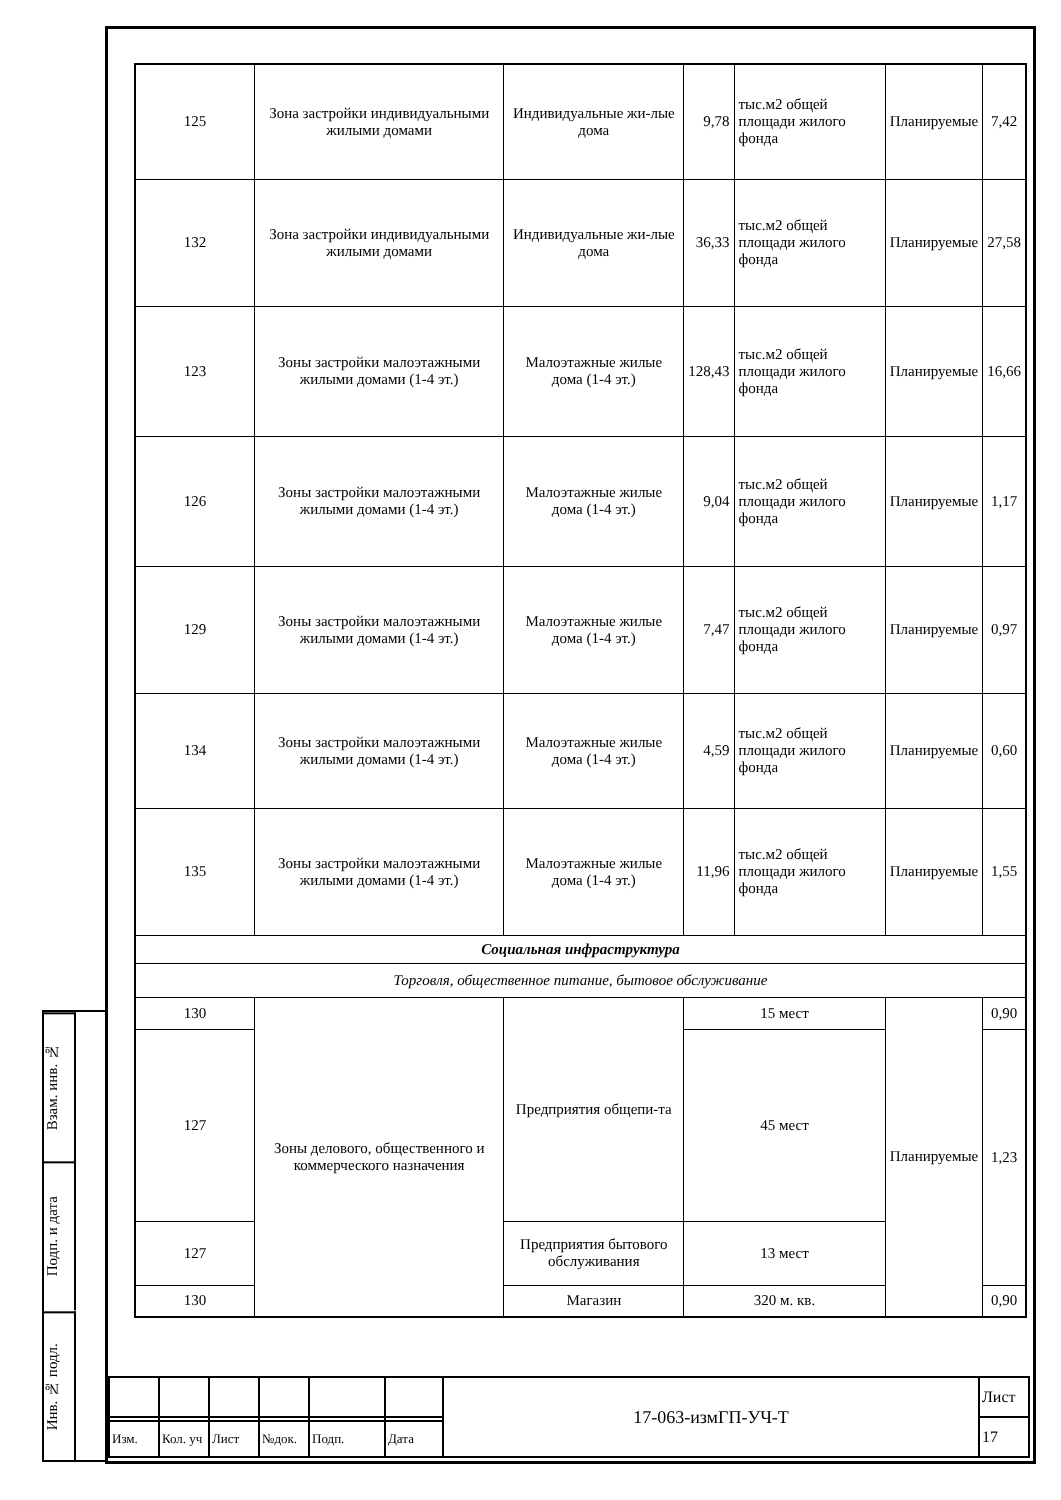Взам. инв. №
Подп. и дата
Инв. № подл.
| 125 | Зона застройки индивидуальными жилыми домами | Индивидуальные жи-лые дома | 9,78 | тыс.м2 общей площади жилого фонда | Планируемые | 7,42 |
| 132 | Зона застройки индивидуальными жилыми домами | Индивидуальные жи-лые дома | 36,33 | тыс.м2 общей площади жилого фонда | Планируемые | 27,58 |
| 123 | Зоны застройки малоэтажными жилыми домами (1-4 эт.) | Малоэтажные жилые дома (1-4 эт.) | 128,43 | тыс.м2 общей площади жилого фонда | Планируемые | 16,66 |
| 126 | Зоны застройки малоэтажными жилыми домами (1-4 эт.) | Малоэтажные жилые дома (1-4 эт.) | 9,04 | тыс.м2 общей площади жилого фонда | Планируемые | 1,17 |
| 129 | Зоны застройки малоэтажными жилыми домами (1-4 эт.) | Малоэтажные жилые дома (1-4 эт.) | 7,47 | тыс.м2 общей площади жилого фонда | Планируемые | 0,97 |
| 134 | Зоны застройки малоэтажными жилыми домами (1-4 эт.) | Малоэтажные жилые дома (1-4 эт.) | 4,59 | тыс.м2 общей площади жилого фонда | Планируемые | 0,60 |
| 135 | Зоны застройки малоэтажными жилыми домами (1-4 эт.) | Малоэтажные жилые дома (1-4 эт.) | 11,96 | тыс.м2 общей площади жилого фонда | Планируемые | 1,55 |
| Социальная инфраструктура | | | | | | |
| Торговля, общественное питание, бытовое обслуживание | | | | | | |
| 130 | Зоны делового, общественного и коммерческого назначения | Предприятия общепи-та | 15 мест | | Планируемые | 0,90 |
| 127 | | | 45 мест | | | 1,23 |
| 127 | | Предприятия бытового обслуживания | 13 мест | | | |
| 130 | | Магазин | 320 м. кв. | | | 0,90 |
| | | | | | | 17-063-измГП-УЧ-Т | Лист |
| | | | | | | | 17 |
| Изм. | Кол. уч | Лист | №док. | Подп. | Дата | | |